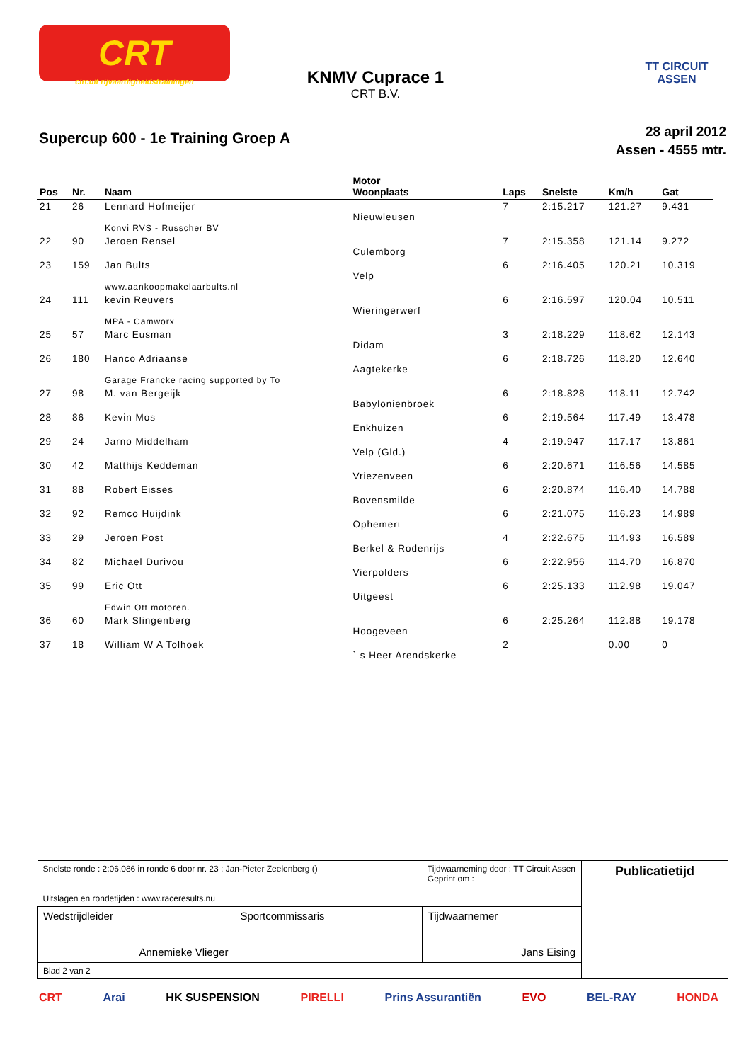CRT
circuit rijvaardigheidstrainingen
TT CIRCUIT ASSEN
KNMV Cuprace 1
CRT B.V.
Supercup 600 - 1e Training Groep A
28 april 2012
Assen - 4555 mtr.
| Pos | Nr. | Naam | Motor Woonplaats | Laps | Snelste | Km/h | Gat |
| --- | --- | --- | --- | --- | --- | --- | --- |
| 21 | 26 | Lennard Hofmeijer Konvi RVS - Russcher BV | Nieuwleusen | 7 | 2:15.217 | 121.27 | 9.431 |
| 22 | 90 | Jeroen Rensel | Culemborg | 7 | 2:15.358 | 121.14 | 9.272 |
| 23 | 159 | Jan Bults www.aankoopmakelaarbults.nl | Velp | 6 | 2:16.405 | 120.21 | 10.319 |
| 24 | 111 | kevin Reuvers MPA - Camworx | Wieringerwerf | 6 | 2:16.597 | 120.04 | 10.511 |
| 25 | 57 | Marc Eusman | Didam | 3 | 2:18.229 | 118.62 | 12.143 |
| 26 | 180 | Hanco Adriaanse Garage Francke racing supported by To | Aagtekerke | 6 | 2:18.726 | 118.20 | 12.640 |
| 27 | 98 | M. van Bergeijk | Babylonienbroek | 6 | 2:18.828 | 118.11 | 12.742 |
| 28 | 86 | Kevin Mos | Enkhuizen | 6 | 2:19.564 | 117.49 | 13.478 |
| 29 | 24 | Jarno Middelham | Velp (Gld.) | 4 | 2:19.947 | 117.17 | 13.861 |
| 30 | 42 | Matthijs Keddeman | Vriezenveen | 6 | 2:20.671 | 116.56 | 14.585 |
| 31 | 88 | Robert Eisses | Bovensmilde | 6 | 2:20.874 | 116.40 | 14.788 |
| 32 | 92 | Remco Huijdink | Ophemert | 6 | 2:21.075 | 116.23 | 14.989 |
| 33 | 29 | Jeroen Post | Berkel & Rodenrijs | 4 | 2:22.675 | 114.93 | 16.589 |
| 34 | 82 | Michael Durivou | Vierpolders | 6 | 2:22.956 | 114.70 | 16.870 |
| 35 | 99 | Eric Ott Edwin Ott motoren. | Uitgeest | 6 | 2:25.133 | 112.98 | 19.047 |
| 36 | 60 | Mark Slingenberg | Hoogeveen | 6 | 2:25.264 | 112.88 | 19.178 |
| 37 | 18 | William W A Tolhoek | ` s Heer Arendskerke | 2 | | 0.00 | 0 |
| Snelste ronde : 2:06.086 in ronde 6 door nr. 23 : Jan-Pieter Zeelenberg () Tijdwaarneming door : TT Circuit Assen Geprint om : Uitslagen en rondetijden : www.raceresults.nu | | | Publicatietijd |
| Wedstrijdleider Annemieke Vlieger | Sportcommissaris | Tijdwaarnemer Jans Eising | |
| Blad 2 van 2 | | | |
CRT Arai HK SUSPENSION PIRELLI Prins Assurantiën EVO BEL-RAY HONDA